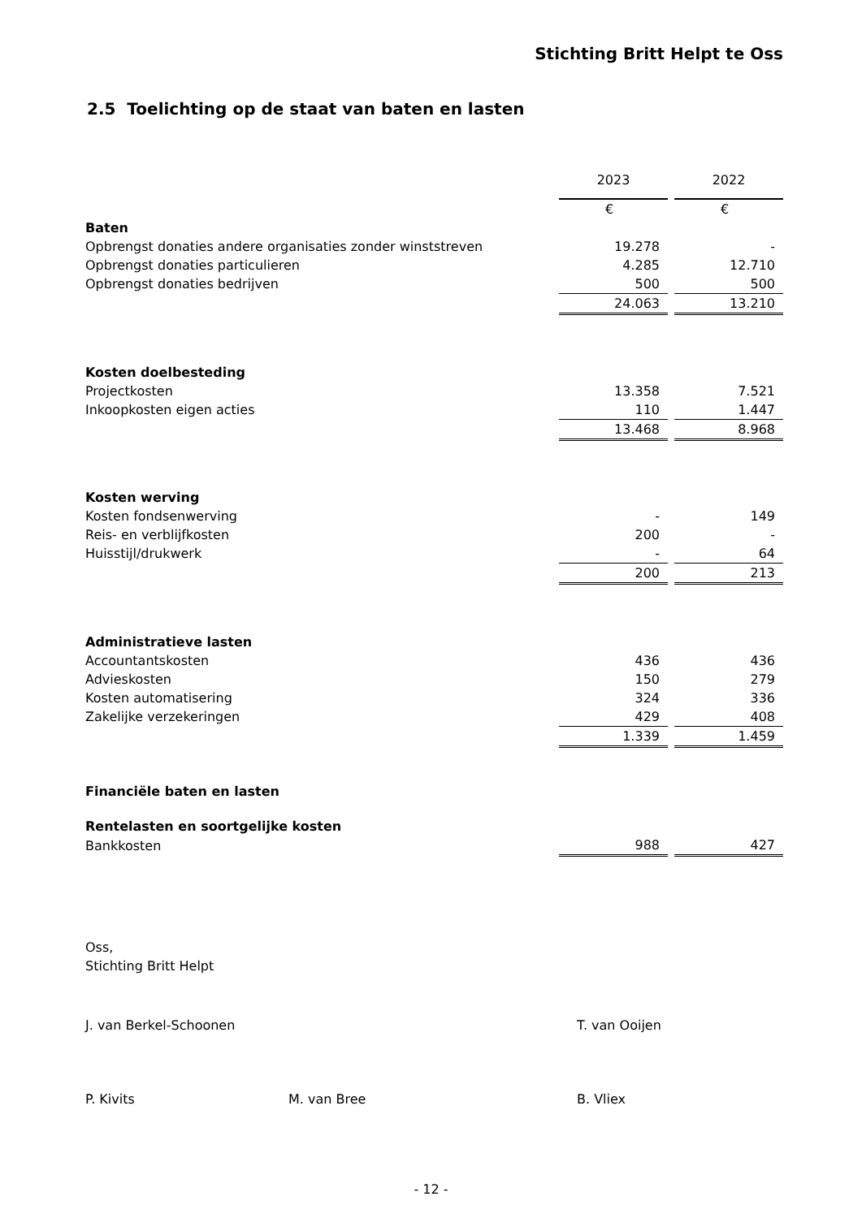Stichting Britt Helpt te Oss
2.5 Toelichting op de staat van baten en lasten
| | 2023 | | 2022 |
| | € | | € |
| Baten | | | |
| Opbrengst donaties andere organisaties zonder winststreven | 19.278 | | - |
| Opbrengst donaties particulieren | 4.285 | | 12.710 |
| Opbrengst donaties bedrijven | 500 | | 500 |
| | 24.063 | | 13.210 |
| Kosten doelbesteding | | | |
| Projectkosten | 13.358 | | 7.521 |
| Inkoopkosten eigen acties | 110 | | 1.447 |
| | 13.468 | | 8.968 |
| Kosten werving | | | |
| Kosten fondsenwerving | - | | 149 |
| Reis- en verblijfkosten | 200 | | - |
| Huisstijl/drukwerk | - | | 64 |
| | 200 | | 213 |
| Administratieve lasten | | | |
| Accountantskosten | 436 | | 436 |
| Advieskosten | 150 | | 279 |
| Kosten automatisering | 324 | | 336 |
| Zakelijke verzekeringen | 429 | | 408 |
| | 1.339 | | 1.459 |
| Financiële baten en lasten | | | |
| Rentelasten en soortgelijke kosten | | | |
| Bankkosten | 988 | | 427 |
Oss,
Stichting Britt Helpt
J. van Berkel-Schoonen T. van Ooijen
P. Kivits M. van Bree B. Vliex
- 12 -